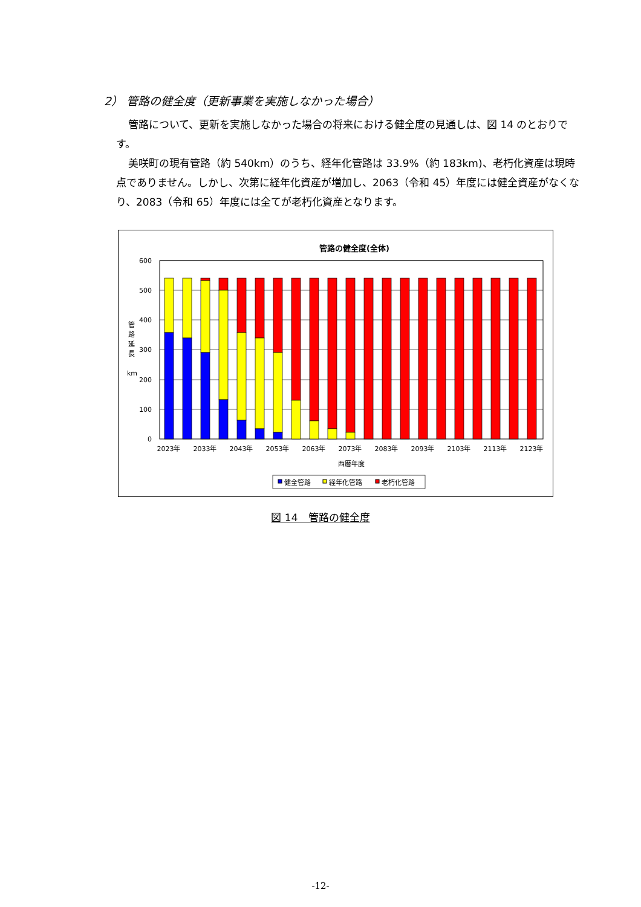2） 管路の健全度（更新事業を実施しなかった場合）
管路について、更新を実施しなかった場合の将来における健全度の見通しは、図 14 のとおりです。
美咲町の現有管路（約 540km）のうち、経年化管路は 33.9%（約 183km)、老朽化資産は現時点でありません。しかし、次第に経年化資産が増加し、2063（令和 45）年度には健全資産がなくなり、2083（令和 65）年度には全てが老朽化資産となります。
管路の健全度(全体)
600
500
400
300
200
100
0
管
路
延
長
km
2023年
2033年
2043年
2053年
2063年
2073年
2083年
2093年
2103年
2113年
2123年
西暦年度
健全管路
経年化管路
老朽化管路
図 14　管路の健全度
-12-